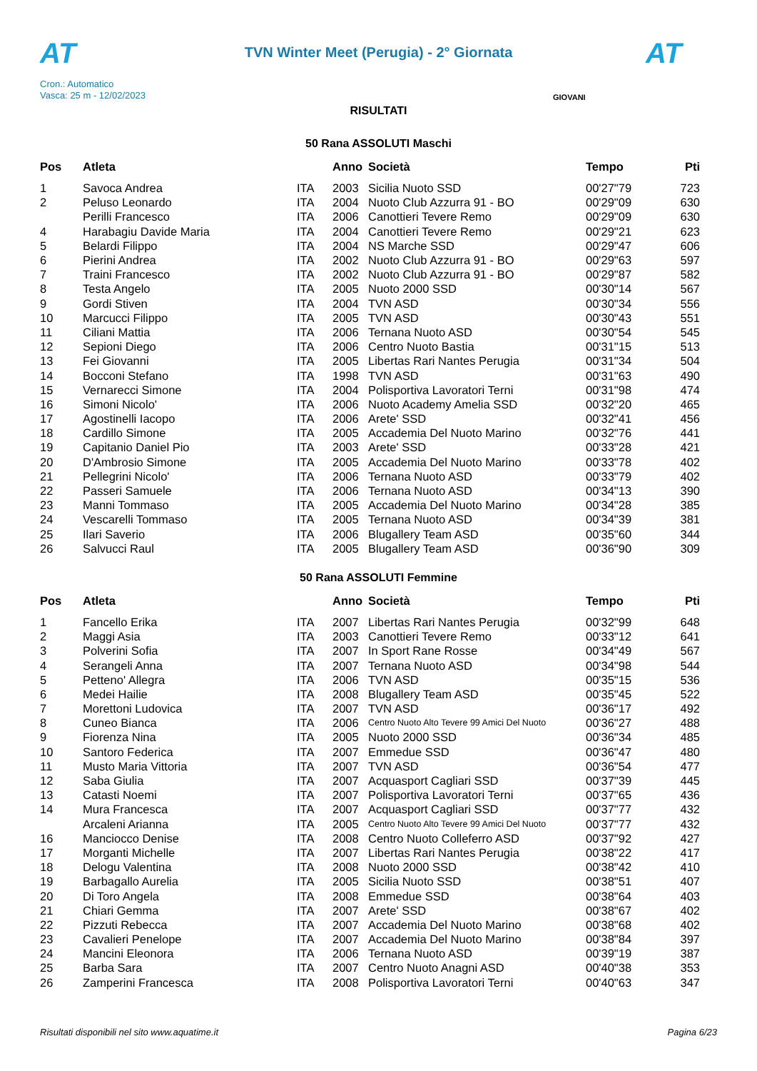AT
TVN Winter Meet (Perugia) - 2° Giornata AT
Cron.: Automatico
Vasca: 25 m - 12/02/2023
GIOVANI
RISULTATI
50 Rana ASSOLUTI Maschi
| Pos | Atleta | | Anno | Società | Tempo | Pti |
| --- | --- | --- | --- | --- | --- | --- |
| 1 | Savoca Andrea | ITA | 2003 | Sicilia Nuoto SSD | 00'27"79 | 723 |
| 2 | Peluso Leonardo | ITA | 2004 | Nuoto Club Azzurra 91 - BO | 00'29"09 | 630 |
| | Perilli Francesco | ITA | 2006 | Canottieri Tevere Remo | 00'29"09 | 630 |
| 4 | Harabagiu Davide Maria | ITA | 2004 | Canottieri Tevere Remo | 00'29"21 | 623 |
| 5 | Belardi Filippo | ITA | 2004 | NS Marche SSD | 00'29"47 | 606 |
| 6 | Pierini Andrea | ITA | 2002 | Nuoto Club Azzurra 91 - BO | 00'29"63 | 597 |
| 7 | Traini Francesco | ITA | 2002 | Nuoto Club Azzurra 91 - BO | 00'29"87 | 582 |
| 8 | Testa Angelo | ITA | 2005 | Nuoto 2000 SSD | 00'30"14 | 567 |
| 9 | Gordi Stiven | ITA | 2004 | TVN ASD | 00'30"34 | 556 |
| 10 | Marcucci Filippo | ITA | 2005 | TVN ASD | 00'30"43 | 551 |
| 11 | Ciliani Mattia | ITA | 2006 | Ternana Nuoto ASD | 00'30"54 | 545 |
| 12 | Sepioni Diego | ITA | 2006 | Centro Nuoto Bastia | 00'31"15 | 513 |
| 13 | Fei Giovanni | ITA | 2005 | Libertas Rari Nantes Perugia | 00'31"34 | 504 |
| 14 | Bocconi Stefano | ITA | 1998 | TVN ASD | 00'31"63 | 490 |
| 15 | Vernarecci Simone | ITA | 2004 | Polisportiva Lavoratori Terni | 00'31"98 | 474 |
| 16 | Simoni Nicolo' | ITA | 2006 | Nuoto Academy Amelia SSD | 00'32"20 | 465 |
| 17 | Agostinelli Iacopo | ITA | 2006 | Arete' SSD | 00'32"41 | 456 |
| 18 | Cardillo Simone | ITA | 2005 | Accademia Del Nuoto Marino | 00'32"76 | 441 |
| 19 | Capitanio Daniel Pio | ITA | 2003 | Arete' SSD | 00'33"28 | 421 |
| 20 | D'Ambrosio Simone | ITA | 2005 | Accademia Del Nuoto Marino | 00'33"78 | 402 |
| 21 | Pellegrini Nicolo' | ITA | 2006 | Ternana Nuoto ASD | 00'33"79 | 402 |
| 22 | Passeri Samuele | ITA | 2006 | Ternana Nuoto ASD | 00'34"13 | 390 |
| 23 | Manni Tommaso | ITA | 2005 | Accademia Del Nuoto Marino | 00'34"28 | 385 |
| 24 | Vescarelli Tommaso | ITA | 2005 | Ternana Nuoto ASD | 00'34"39 | 381 |
| 25 | Ilari Saverio | ITA | 2006 | Blugallery Team ASD | 00'35"60 | 344 |
| 26 | Salvucci Raul | ITA | 2005 | Blugallery Team ASD | 00'36"90 | 309 |
50 Rana ASSOLUTI Femmine
| Pos | Atleta | | Anno | Società | Tempo | Pti |
| --- | --- | --- | --- | --- | --- | --- |
| 1 | Fancello Erika | ITA | 2007 | Libertas Rari Nantes Perugia | 00'32"99 | 648 |
| 2 | Maggi Asia | ITA | 2003 | Canottieri Tevere Remo | 00'33"12 | 641 |
| 3 | Polverini Sofia | ITA | 2007 | In Sport Rane Rosse | 00'34"49 | 567 |
| 4 | Serangeli Anna | ITA | 2007 | Ternana Nuoto ASD | 00'34"98 | 544 |
| 5 | Petteno' Allegra | ITA | 2006 | TVN ASD | 00'35"15 | 536 |
| 6 | Medei Hailie | ITA | 2008 | Blugallery Team ASD | 00'35"45 | 522 |
| 7 | Morettoni Ludovica | ITA | 2007 | TVN ASD | 00'36"17 | 492 |
| 8 | Cuneo Bianca | ITA | 2006 | Centro Nuoto Alto Tevere 99 Amici Del Nuoto | 00'36"27 | 488 |
| 9 | Fiorenza Nina | ITA | 2005 | Nuoto 2000 SSD | 00'36"34 | 485 |
| 10 | Santoro Federica | ITA | 2007 | Emmedue SSD | 00'36"47 | 480 |
| 11 | Musto Maria Vittoria | ITA | 2007 | TVN ASD | 00'36"54 | 477 |
| 12 | Saba Giulia | ITA | 2007 | Acquasport Cagliari SSD | 00'37"39 | 445 |
| 13 | Catasti Noemi | ITA | 2007 | Polisportiva Lavoratori Terni | 00'37"65 | 436 |
| 14 | Mura Francesca | ITA | 2007 | Acquasport Cagliari SSD | 00'37"77 | 432 |
| | Arcaleni Arianna | ITA | 2005 | Centro Nuoto Alto Tevere 99 Amici Del Nuoto | 00'37"77 | 432 |
| 16 | Manciocco Denise | ITA | 2008 | Centro Nuoto Colleferro ASD | 00'37"92 | 427 |
| 17 | Morganti Michelle | ITA | 2007 | Libertas Rari Nantes Perugia | 00'38"22 | 417 |
| 18 | Delogu Valentina | ITA | 2008 | Nuoto 2000 SSD | 00'38"42 | 410 |
| 19 | Barbagallo Aurelia | ITA | 2005 | Sicilia Nuoto SSD | 00'38"51 | 407 |
| 20 | Di Toro Angela | ITA | 2008 | Emmedue SSD | 00'38"64 | 403 |
| 21 | Chiari Gemma | ITA | 2007 | Arete' SSD | 00'38"67 | 402 |
| 22 | Pizzuti Rebecca | ITA | 2007 | Accademia Del Nuoto Marino | 00'38"68 | 402 |
| 23 | Cavalieri Penelope | ITA | 2007 | Accademia Del Nuoto Marino | 00'38"84 | 397 |
| 24 | Mancini Eleonora | ITA | 2006 | Ternana Nuoto ASD | 00'39"19 | 387 |
| 25 | Barba Sara | ITA | 2007 | Centro Nuoto Anagni ASD | 00'40"38 | 353 |
| 26 | Zamperini Francesca | ITA | 2008 | Polisportiva Lavoratori Terni | 00'40"63 | 347 |
Risultati disponibili nel sito www.aquatime.it Pagina 6/23